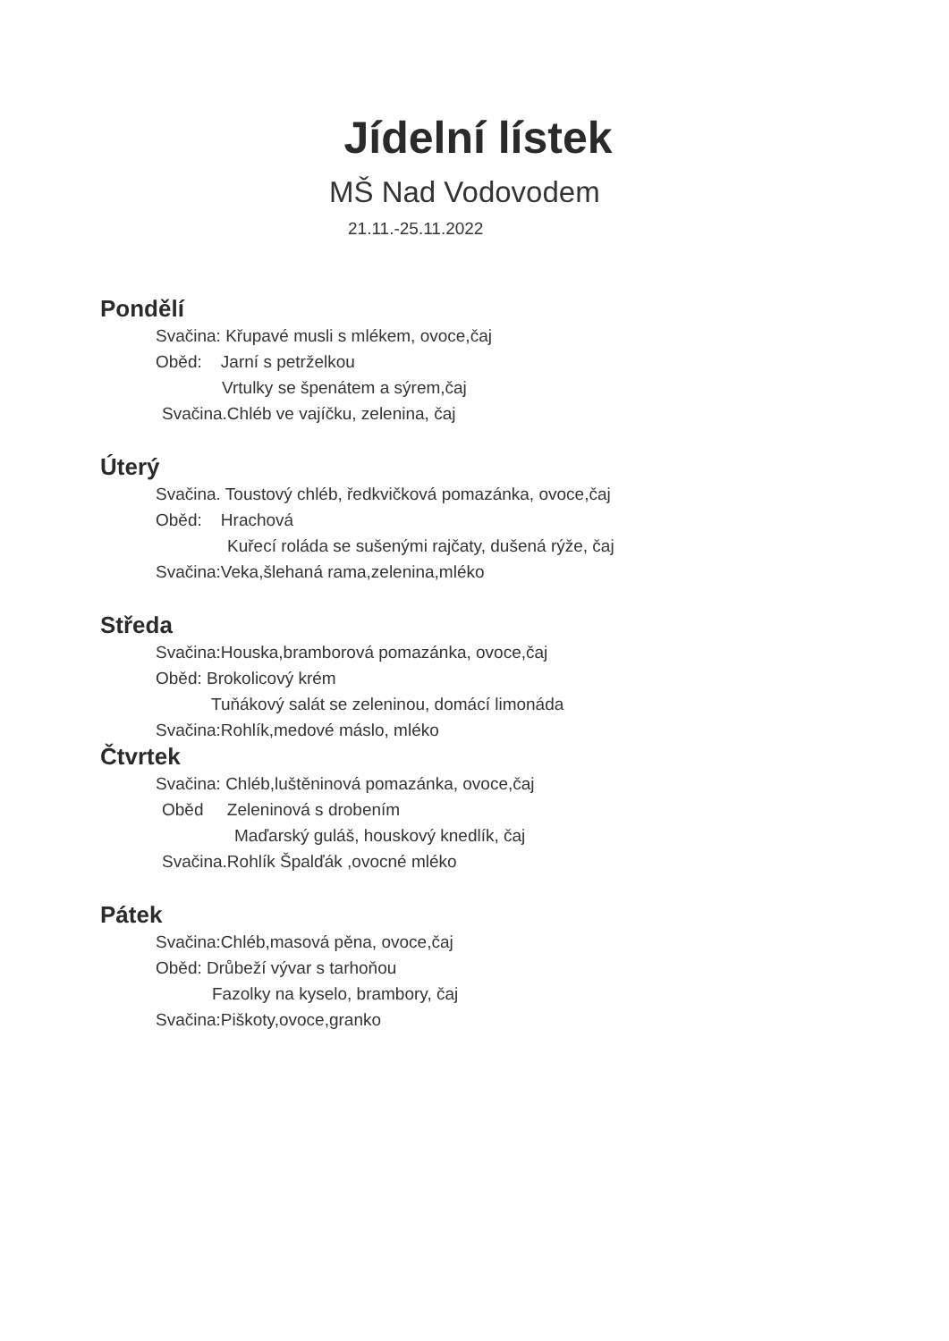Jídelní lístek
MŠ Nad Vodovodem
21.11.-25.11.2022
Pondělí
Svačina: Křupavé musli s mlékem, ovoce,čaj
Oběd: Jarní s petrželkou
Vrtulky se špenátem a sýrem,čaj
Svačina.Chléb ve vajíčku, zelenina, čaj
Úterý
Svačina. Toustový chléb, ředkvičková pomazánka, ovoce,čaj
Oběd: Hrachová
Kuřecí roláda se sušenými rajčaty, dušená rýže, čaj
Svačina:Veka,šlehaná rama,zelenina,mléko
Středa
Svačina:Houska,bramborová pomazánka, ovoce,čaj
Oběd: Brokolicový krém
Tuňákový salát se zeleninou, domácí limonáda
Svačina:Rohlík,medové máslo, mléko
Čtvrtek
Svačina: Chléb,luštěninová pomazánka, ovoce,čaj
Oběd Zeleninová s drobením
Maďarský guláš, houskový knedlík, čaj
Svačina.Rohlík Špalďák ,ovocné mléko
Pátek
Svačina:Chléb,masová pěna, ovoce,čaj
Oběd: Drůbeží vývar s tarhoňou
Fazolky na kyselo, brambory, čaj
Svačina:Piškoty,ovoce,granko